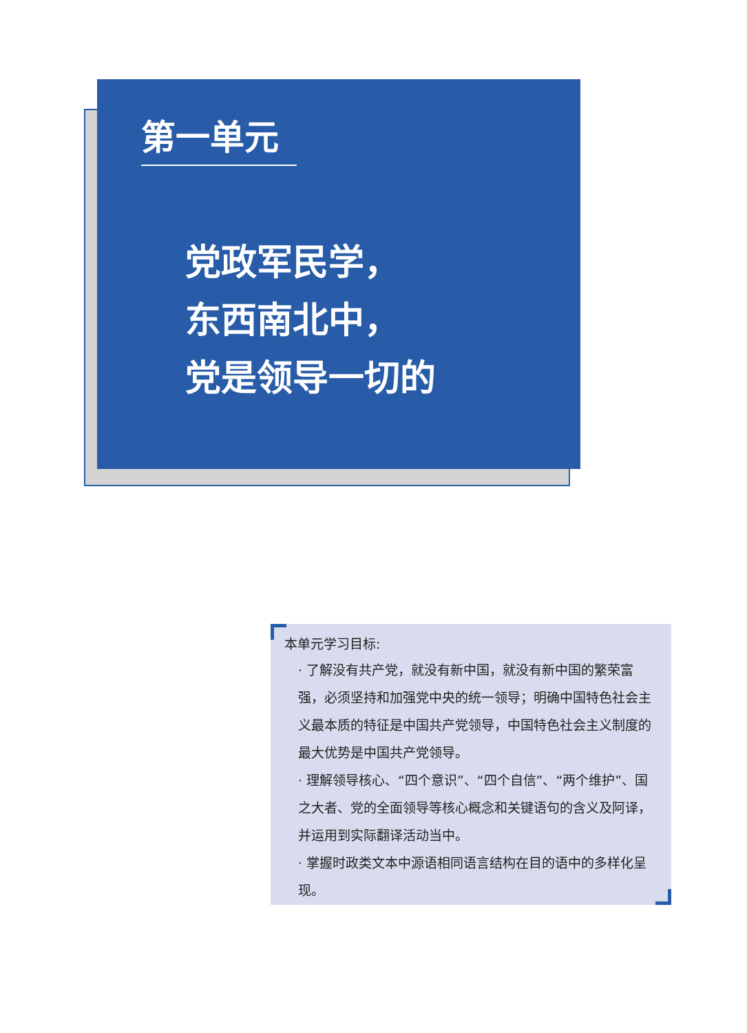第一单元
党政军民学，
东西南北中，
党是领导一切的
本单元学习目标:
· 了解没有共产党，就没有新中国，就没有新中国的繁荣富强，必须坚持和加强党中央的统一领导；明确中国特色社会主义最本质的特征是中国共产党领导，中国特色社会主义制度的最大优势是中国共产党领导。
· 理解领导核心、“四个意识”、“四个自信”、“两个维护”、国之大者、党的全面领导等核心概念和关键语句的含义及阿译，并运用到实际翻译活动当中。
· 掌握时政类文本中源语相同语言结构在目的语中的多样化呈现。